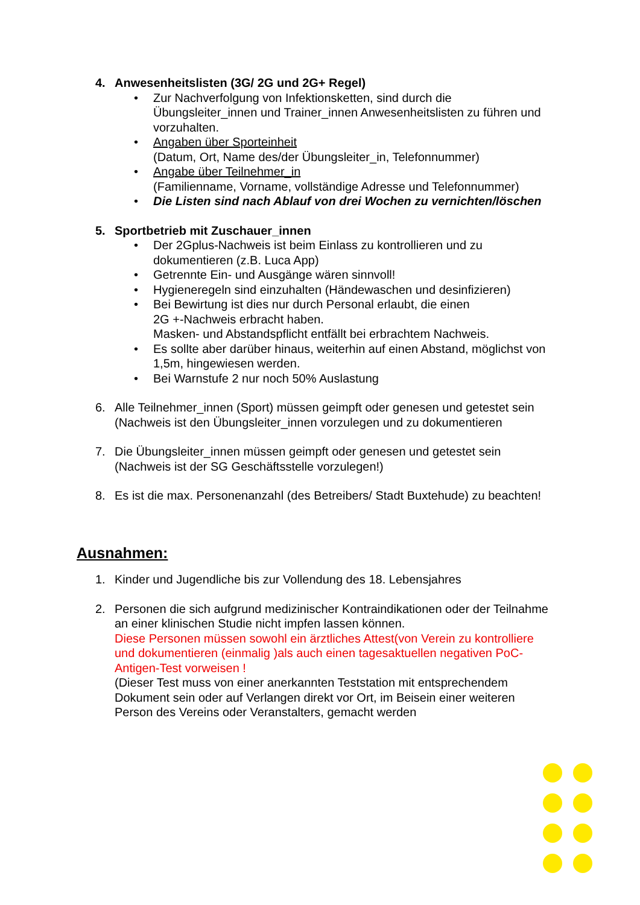4. Anwesenheitslisten (3G/ 2G und 2G+ Regel)
• Zur Nachverfolgung von Infektionsketten, sind durch die Übungsleiter_innen und Trainer_innen Anwesenheitslisten zu führen und vorzuhalten.
• Angaben über Sporteinheit
(Datum, Ort, Name des/der Übungsleiter_in, Telefonnummer)
• Angabe über Teilnehmer_in
(Familienname, Vorname, vollständige Adresse und Telefonnummer)
• Die Listen sind nach Ablauf von drei Wochen zu vernichten/löschen
5. Sportbetrieb mit Zuschauer_innen
• Der 2Gplus-Nachweis ist beim Einlass zu kontrollieren und zu dokumentieren (z.B. Luca App)
• Getrennte Ein- und Ausgänge wären sinnvoll!
• Hygieneregeln sind einzuhalten (Händewaschen und desinfizieren)
• Bei Bewirtung ist dies nur durch Personal erlaubt, die einen
2G +-Nachweis erbracht haben.
Masken- und Abstandspflicht entfällt bei erbrachtem Nachweis.
• Es sollte aber darüber hinaus, weiterhin auf einen Abstand, möglichst von 1,5m, hingewiesen werden.
• Bei Warnstufe 2 nur noch 50% Auslastung
6. Alle Teilnehmer_innen (Sport) müssen geimpft oder genesen und getestet sein
(Nachweis ist den Übungsleiter_innen vorzulegen und zu dokumentieren
7. Die Übungsleiter_innen müssen geimpft oder genesen und getestet sein
(Nachweis ist der SG Geschäftsstelle vorzulegen!)
8. Es ist die max. Personenanzahl (des Betreibers/ Stadt Buxtehude) zu beachten!
Ausnahmen:
1. Kinder und Jugendliche bis zur Vollendung des 18. Lebensjahres
2. Personen die sich aufgrund medizinischer Kontraindikationen oder der Teilnahme an einer klinischen Studie nicht impfen lassen können.
Diese Personen müssen sowohl ein ärztliches Attest(von Verein zu kontrolliere und dokumentieren (einmalig )als auch einen tagesaktuellen negativen PoC-Antigen-Test vorweisen !
(Dieser Test muss von einer anerkannten Teststation mit entsprechendem Dokument sein oder auf Verlangen direkt vor Ort, im Beisein einer weiteren Person des Vereins oder Veranstalters, gemacht werden